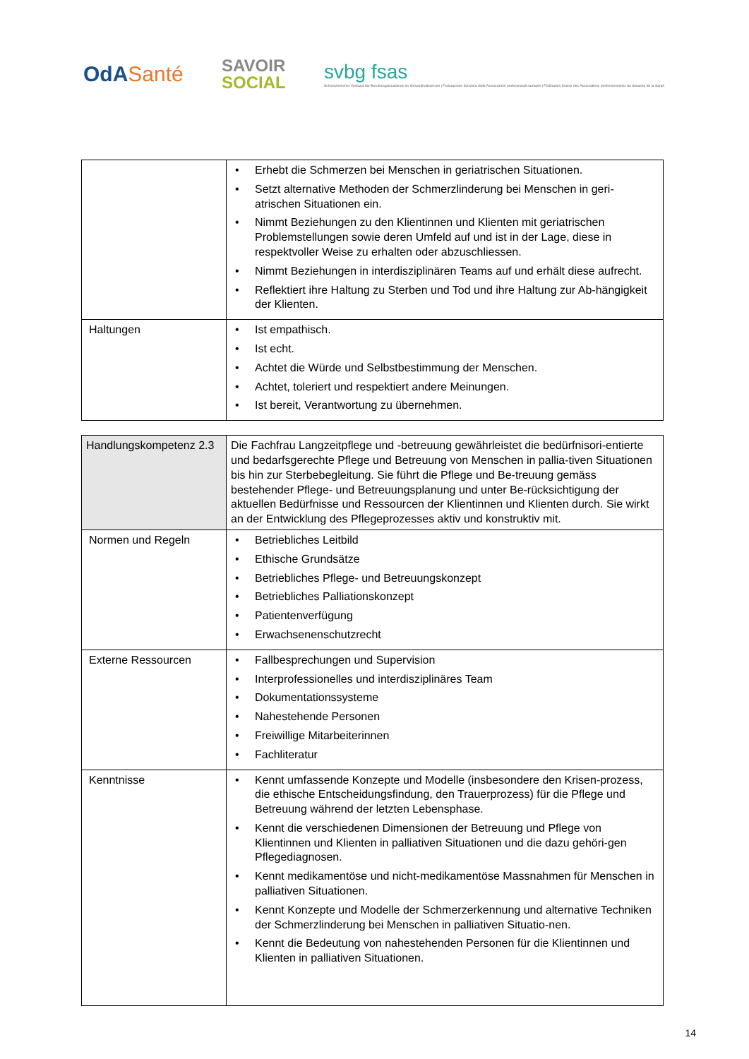OdASanté
SAVOIR
SOCIAL
svbg fsas
Schweizerischer Verband der Berufsorganisationen im Gesundheitswesen | Federazione Svizzera delle Associazioni professionali sanitarie | Fédération Suisse des Associations professionnelles du domaine de la Santé
| | Erhebt die Schmerzen bei Menschen in geriatrischen Situationen. Setzt alternative Methoden der Schmerzlinderung bei Menschen in geri-atrischen Situationen ein. Nimmt Beziehungen zu den Klientinnen und Klienten mit geriatrischen Problemstellungen sowie deren Umfeld auf und ist in der Lage, diese in respektvoller Weise zu erhalten oder abzuschliessen. Nimmt Beziehungen in interdisziplinären Teams auf und erhält diese aufrecht. Reflektiert ihre Haltung zu Sterben und Tod und ihre Haltung zur Ab-hängigkeit der Klienten. |
| Haltungen | Ist empathisch. Ist echt. Achtet die Würde und Selbstbestimmung der Menschen. Achtet, toleriert und respektiert andere Meinungen. Ist bereit, Verantwortung zu übernehmen. |
| Handlungskompetenz 2.3 | Die Fachfrau Langzeitpflege und -betreuung gewährleistet die bedürfnisori-entierte und bedarfsgerechte Pflege und Betreuung von Menschen in pallia-tiven Situationen bis hin zur Sterbebegleitung. Sie führt die Pflege und Be-treuung gemäss bestehender Pflege- und Betreuungsplanung und unter Be-rücksichtigung der aktuellen Bedürfnisse und Ressourcen der Klientinnen und Klienten durch. Sie wirkt an der Entwicklung des Pflegeprozesses aktiv und konstruktiv mit. |
| Normen und Regeln | Betriebliches Leitbild Ethische Grundsätze Betriebliches Pflege- und Betreuungskonzept Betriebliches Palliationskonzept Patientenverfügung Erwachsenenschutzrecht |
| Externe Ressourcen | Fallbesprechungen und Supervision Interprofessionelles und interdisziplinäres Team Dokumentationssysteme Nahestehende Personen Freiwillige Mitarbeiterinnen Fachliteratur |
| Kenntnisse | Kennt umfassende Konzepte und Modelle (insbesondere den Krisen-prozess, die ethische Entscheidungsfindung, den Trauerprozess) für die Pflege und Betreuung während der letzten Lebensphase. Kennt die verschiedenen Dimensionen der Betreuung und Pflege von Klientinnen und Klienten in palliativen Situationen und die dazu gehöri-gen Pflegediagnosen. Kennt medikamentöse und nicht-medikamentöse Massnahmen für Menschen in palliativen Situationen. Kennt Konzepte und Modelle der Schmerzerkennung und alternative Techniken der Schmerzlinderung bei Menschen in palliativen Situatio-nen. Kennt die Bedeutung von nahestehenden Personen für die Klientinnen und Klienten in palliativen Situationen. |
14